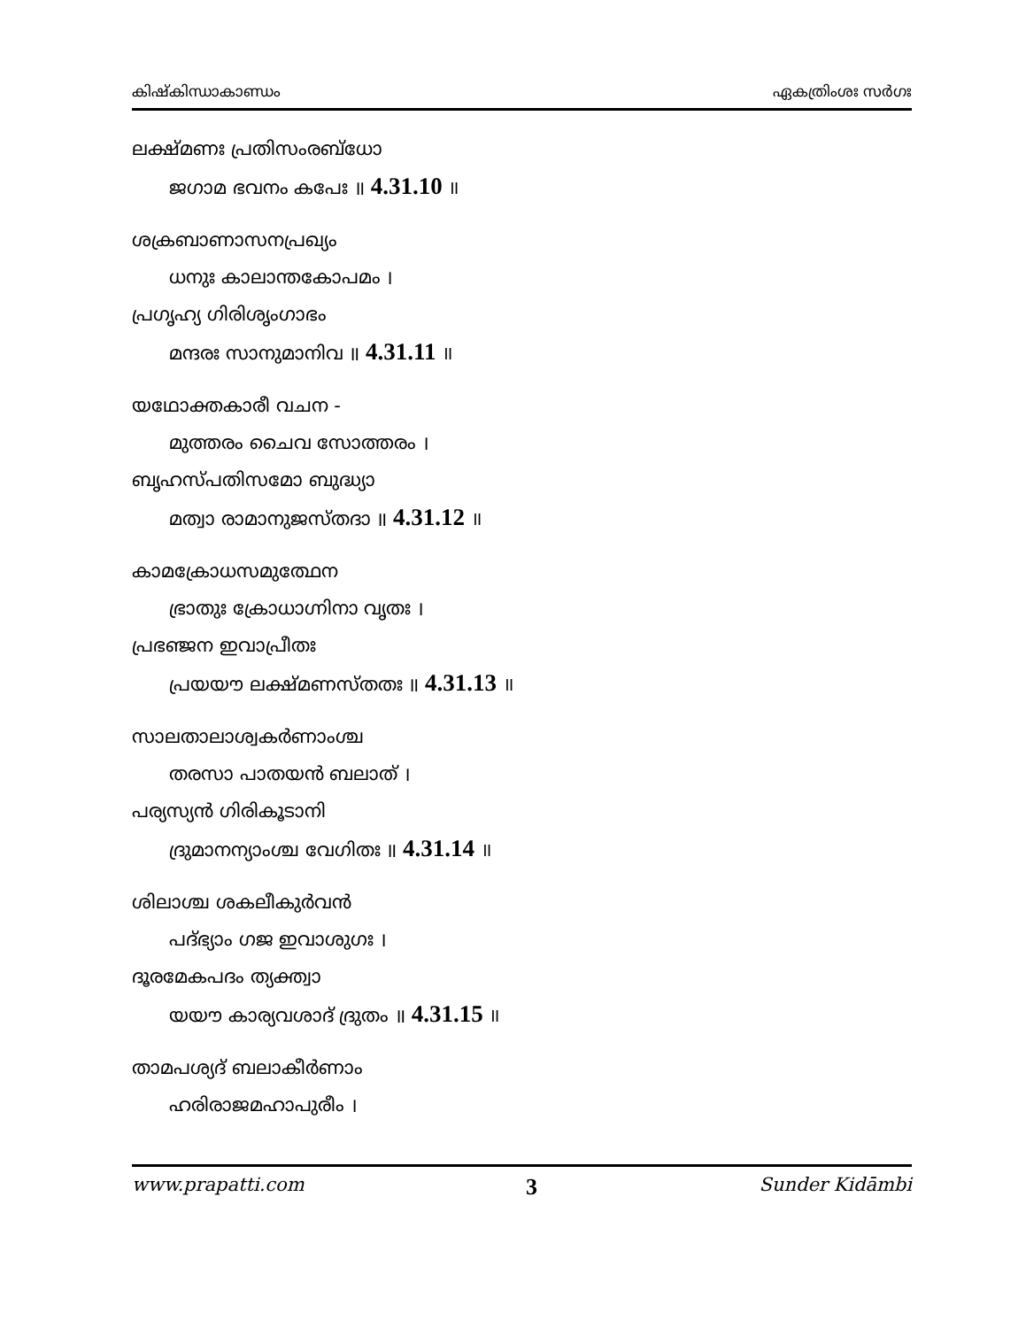കിഷ്കിന്ധാകാണ്ഡം ഏകത്രിംശഃ സർഗഃ
ലക്ഷ്മണഃ പ്രതിസംരബ്ധോ
ജഗാമ ഭവനം കപേഃ ॥ 4.31.10 ॥
ശക്രബാണാസനപ്രഖ്യം
ധനുഃ കാലാന്തകോപമം ।
പ്രഗൃഹ്യ ഗിരിശൃംഗാഭം
മന്ദരഃ സാനുമാനിവ ॥ 4.31.11 ॥
യഥോക്തകാരീ വചന -
മുത്തരം ചൈവ സോത്തരം ।
ബൃഹസ്പതിസമോ ബുദ്ധ്യാ
മത്വാ രാമാനുജസ്തദാ ॥ 4.31.12 ॥
കാമക്രോധസമുത്ഥേന
ഭ്രാതുഃ ക്രോധാഗ്നിനാ വൃതഃ ।
പ്രഭഞ്ജന ഇവാപ്രീതഃ
പ്രയയൗ ലക്ഷ്മണസ്തതഃ ॥ 4.31.13 ॥
സാലതാലാശ്വകർണാംശ്ച
തരസാ പാതയൻ ബലാത് ।
പര്യസ്യൻ ഗിരികൂടാനി
ദ്രുമാനന്യാംശ്ച വേഗിതഃ ॥ 4.31.14 ॥
ശിലാശ്ച ശകലീകുർവൻ
പദ്ഭ്യാം ഗജ ഇവാശുഗഃ ।
ദൂരമേകപദം ത്യക്ത്വാ
യയൗ കാര്യവശാദ് ദ്രുതം ॥ 4.31.15 ॥
താമപശ്യദ് ബലാകീർണാം
ഹരിരാജമഹാപുരീം ।
www.prapatti.com 3 Sunder Kidāmbi